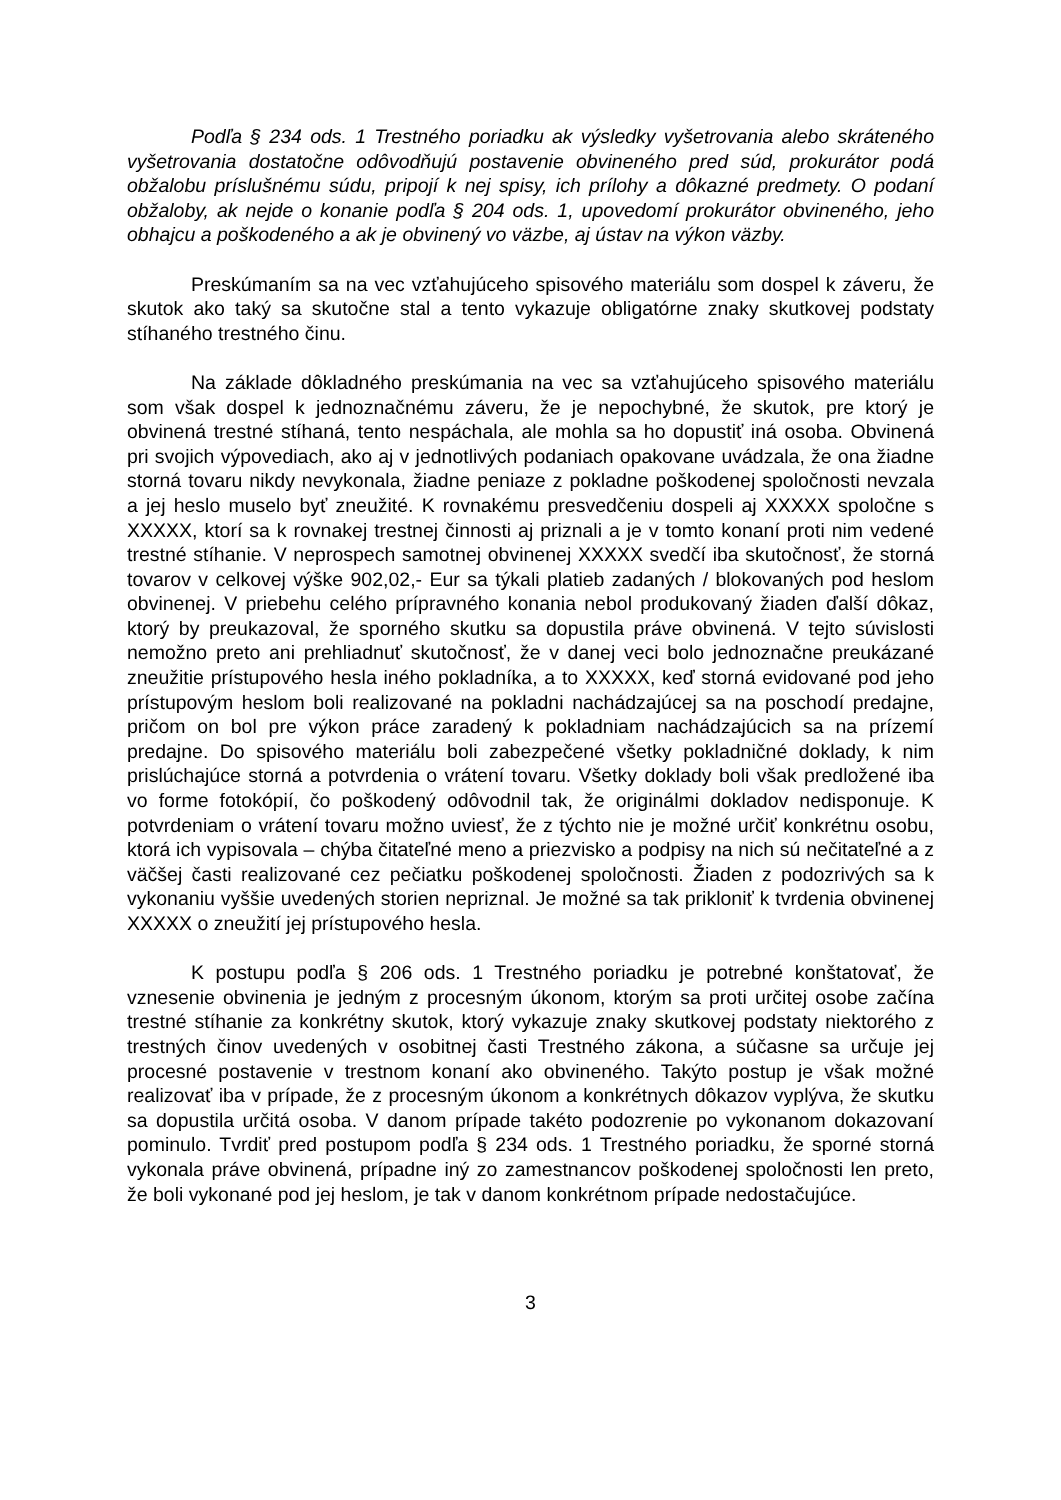Podľa § 234 ods. 1 Trestného poriadku ak výsledky vyšetrovania alebo skráteného vyšetrovania dostatočne odôvodňujú postavenie obvineného pred súd, prokurátor podá obžalobu príslušnému súdu, pripojí k nej spisy, ich prílohy a dôkazné predmety. O podaní obžaloby, ak nejde o konanie podľa § 204 ods. 1, upovedomí prokurátor obvineného, jeho obhajcu a poškodeného a ak je obvinený vo väzbe, aj ústav na výkon väzby.
Preskúmaním sa na vec vzťahujúceho spisového materiálu som dospel k záveru, že skutok ako taký sa skutočne stal a tento vykazuje obligatórne znaky skutkovej podstaty stíhaného trestného činu.
Na základe dôkladného preskúmania na vec sa vzťahujúceho spisového materiálu som však dospel k jednoznačnému záveru, že je nepochybné, že skutok, pre ktorý je obvinená trestné stíhaná, tento nespáchala, ale mohla sa ho dopustiť iná osoba. Obvinená pri svojich výpovediach, ako aj v jednotlivých podaniach opakovane uvádzala, že ona žiadne storná tovaru nikdy nevykonala, žiadne peniaze z pokladne poškodenej spoločnosti nevzala a jej heslo muselo byť zneužité. K rovnakému presvedčeniu dospeli aj XXXXX spoločne s XXXXX, ktorí sa k rovnakej trestnej činnosti aj priznali a je v tomto konaní proti nim vedené trestné stíhanie. V neprospech samotnej obvinenej XXXXX svedčí iba skutočnosť, že storná tovarov v celkovej výške 902,02,- Eur sa týkali platieb zadaných / blokovaných pod heslom obvinenej. V priebehu celého prípravného konania nebol produkovaný žiaden ďalší dôkaz, ktorý by preukazoval, že sporného skutku sa dopustila práve obvinená. V tejto súvislosti nemožno preto ani prehliadnuť skutočnosť, že v danej veci bolo jednoznačne preukázané zneužitie prístupového hesla iného pokladníka, a to XXXXX, keď storná evidované pod jeho prístupovým heslom boli realizované na pokladni nachádzajúcej sa na poschodí predajne, pričom on bol pre výkon práce zaradený k pokladniam nachádzajúcich sa na prízemí predajne. Do spisového materiálu boli zabezpečené všetky pokladničné doklady, k nim prislúchajúce storná a potvrdenia o vrátení tovaru. Všetky doklady boli však predložené iba vo forme fotokópií, čo poškodený odôvodnil tak, že originálmi dokladov nedisponuje. K potvrdeniam o vrátení tovaru možno uviesť, že z týchto nie je možné určiť konkrétnu osobu, ktorá ich vypisovala – chýba čitateľné meno a priezvisko a podpisy na nich sú nečitateľné a z väčšej časti realizované cez pečiatku poškodenej spoločnosti. Žiaden z podozrivých sa k vykonaniu vyššie uvedených storien nepriznal. Je možné sa tak prikloniť k tvrdenia obvinenej XXXXX o zneužití jej prístupového hesla.
K postupu podľa § 206 ods. 1 Trestného poriadku je potrebné konštatovať, že vznesenie obvinenia je jedným z procesným úkonom, ktorým sa proti určitej osobe začína trestné stíhanie za konkrétny skutok, ktorý vykazuje znaky skutkovej podstaty niektorého z trestných činov uvedených v osobitnej časti Trestného zákona, a súčasne sa určuje jej procesné postavenie v trestnom konaní ako obvineného. Takýto postup je však možné realizovať iba v prípade, že z procesným úkonom a konkrétnych dôkazov vyplýva, že skutku sa dopustila určitá osoba. V danom prípade takéto podozrenie po vykonanom dokazovaní pominulo. Tvrdiť pred postupom podľa § 234 ods. 1 Trestného poriadku, že sporné storná vykonala práve obvinená, prípadne iný zo zamestnancov poškodenej spoločnosti len preto, že boli vykonané pod jej heslom, je tak v danom konkrétnom prípade nedostačujúce.
3